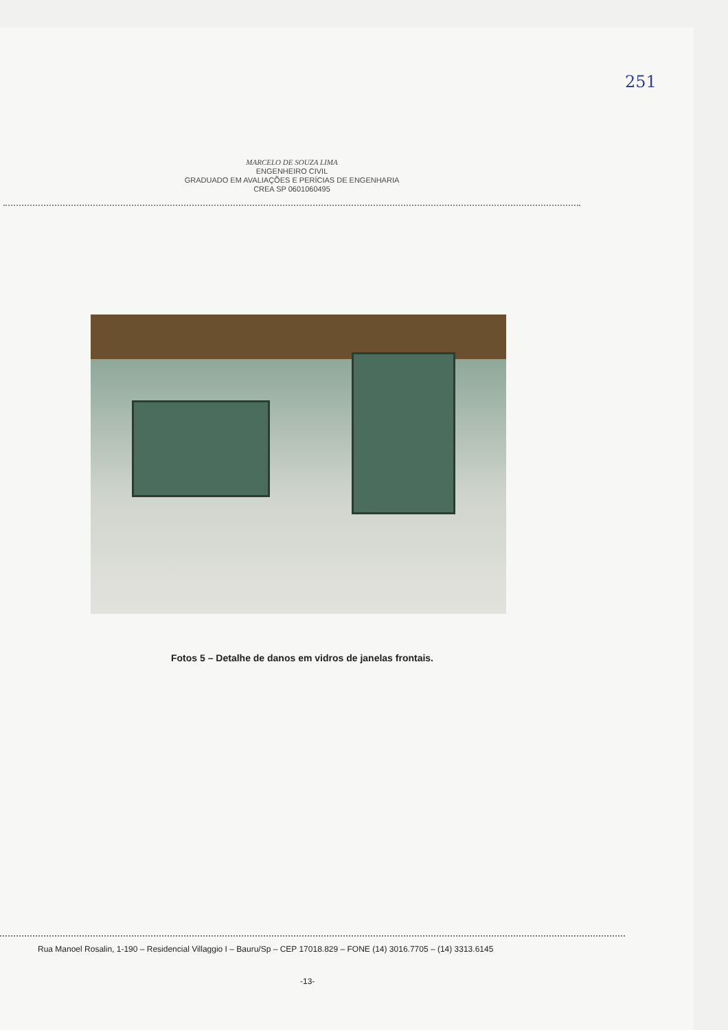251
MARCELO DE SOUZA LIMA
ENGENHEIRO CIVIL
GRADUADO EM AVALIAÇÕES E PERÍCIAS DE ENGENHARIA
CREA SP 0601060495
Fotos 5 – Detalhe de danos em vidros de janelas frontais.
Rua Manoel Rosalin, 1-190 – Residencial Villaggio I – Bauru/Sp – CEP 17018.829 – FONE (14) 3016.7705 – (14) 3313.6145
-13-